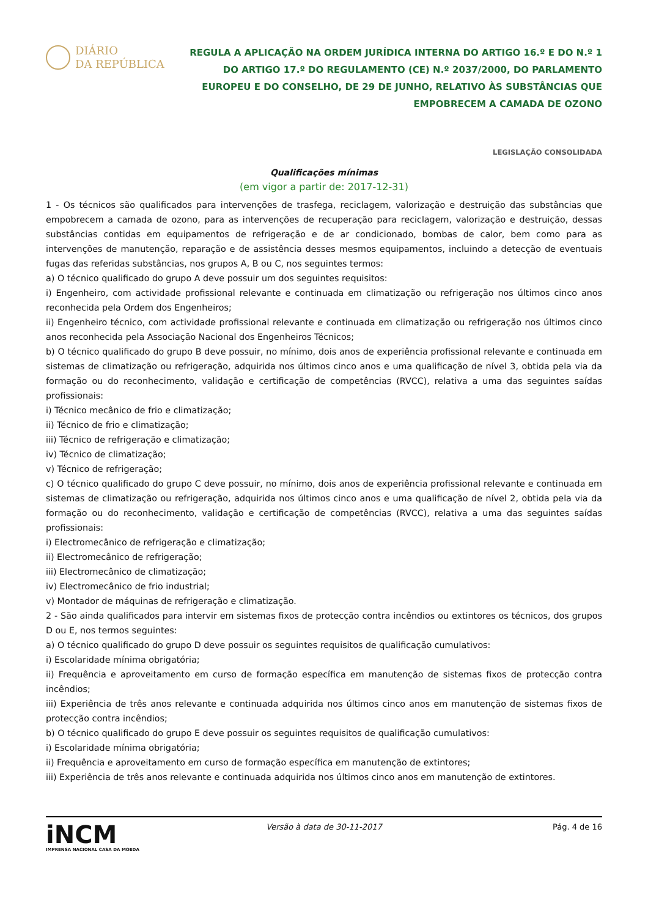DIÁRIO
DA REPÚBLICA
REGULA A APLICAÇÃO NA ORDEM JURÍDICA INTERNA DO ARTIGO 16.º E DO N.º 1 DO ARTIGO 17.º DO REGULAMENTO (CE) N.º 2037/2000, DO PARLAMENTO EUROPEU E DO CONSELHO, DE 29 DE JUNHO, RELATIVO ÀS SUBSTÂNCIAS QUE EMPOBRECEM A CAMADA DE OZONO
LEGISLAÇÃO CONSOLIDADA
Qualificações mínimas
(em vigor a partir de: 2017-12-31)
1 - Os técnicos são qualificados para intervenções de trasfega, reciclagem, valorização e destruição das substâncias que empobrecem a camada de ozono, para as intervenções de recuperação para reciclagem, valorização e destruição, dessas substâncias contidas em equipamentos de refrigeração e de ar condicionado, bombas de calor, bem como para as intervenções de manutenção, reparação e de assistência desses mesmos equipamentos, incluindo a detecção de eventuais fugas das referidas substâncias, nos grupos A, B ou C, nos seguintes termos:
a) O técnico qualificado do grupo A deve possuir um dos seguintes requisitos:
i) Engenheiro, com actividade profissional relevante e continuada em climatização ou refrigeração nos últimos cinco anos reconhecida pela Ordem dos Engenheiros;
ii) Engenheiro técnico, com actividade profissional relevante e continuada em climatização ou refrigeração nos últimos cinco anos reconhecida pela Associação Nacional dos Engenheiros Técnicos;
b) O técnico qualificado do grupo B deve possuir, no mínimo, dois anos de experiência profissional relevante e continuada em sistemas de climatização ou refrigeração, adquirida nos últimos cinco anos e uma qualificação de nível 3, obtida pela via da formação ou do reconhecimento, validação e certificação de competências (RVCC), relativa a uma das seguintes saídas profissionais:
i) Técnico mecânico de frio e climatização;
ii) Técnico de frio e climatização;
iii) Técnico de refrigeração e climatização;
iv) Técnico de climatização;
v) Técnico de refrigeração;
c) O técnico qualificado do grupo C deve possuir, no mínimo, dois anos de experiência profissional relevante e continuada em sistemas de climatização ou refrigeração, adquirida nos últimos cinco anos e uma qualificação de nível 2, obtida pela via da formação ou do reconhecimento, validação e certificação de competências (RVCC), relativa a uma das seguintes saídas profissionais:
i) Electromecânico de refrigeração e climatização;
ii) Electromecânico de refrigeração;
iii) Electromecânico de climatização;
iv) Electromecânico de frio industrial;
v) Montador de máquinas de refrigeração e climatização.
2 - São ainda qualificados para intervir em sistemas fixos de protecção contra incêndios ou extintores os técnicos, dos grupos D ou E, nos termos seguintes:
a) O técnico qualificado do grupo D deve possuir os seguintes requisitos de qualificação cumulativos:
i) Escolaridade mínima obrigatória;
ii) Frequência e aproveitamento em curso de formação específica em manutenção de sistemas fixos de protecção contra incêndios;
iii) Experiência de três anos relevante e continuada adquirida nos últimos cinco anos em manutenção de sistemas fixos de protecção contra incêndios;
b) O técnico qualificado do grupo E deve possuir os seguintes requisitos de qualificação cumulativos:
i) Escolaridade mínima obrigatória;
ii) Frequência e aproveitamento em curso de formação específica em manutenção de extintores;
iii) Experiência de três anos relevante e continuada adquirida nos últimos cinco anos em manutenção de extintores.
iNCM
IMPRENSA NACIONAL CASA DA MOEDA
Versão à data de 30-11-2017 Pág. 4 de 16